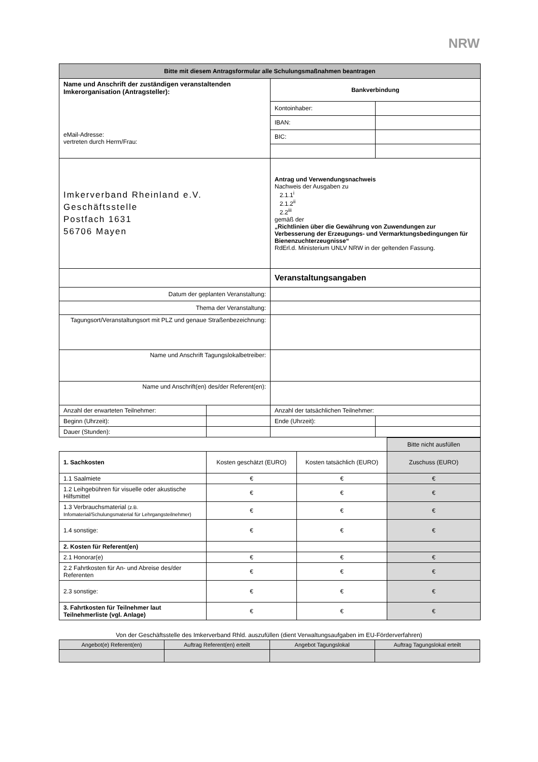NRW
| Bitte mit diesem Antragsformular alle Schulungsmaßnahmen beantragen | | | |
| --- | --- | --- | --- |
| Name und Anschrift der zuständigen veranstaltenden Imkerorganisation (Antragsteller): eMail-Adresse: vertreten durch Herrn/Frau: | | Bankverbindung | |
| | | Kontoinhaber: | |
| | | IBAN: | |
| | | BIC: | |
| Imkerverband Rheinland e.V. Geschäftsstelle Postfach 1631 56706 Mayen | | Antrag und Verwendungsnachweis Nachweis der Ausgaben zu 2.1.1<sup>i</sup> 2.1.2<sup>ii</sup> 2.2<sup>iii</sup> gemäß der „Richtlinien über die Gewährung von Zuwendungen zur Verbesserung der Erzeugungs- und Vermarktungsbedingungen für Bienenzuchterzeugnisse“ RdErl.d. Ministerium UNLV NRW in der geltenden Fassung. | |
| | | Veranstaltungsangaben | |
| Datum der geplanten Veranstaltung: | | | |
| Thema der Veranstaltung: | | | |
| Tagungsort/Veranstaltungsort mit PLZ und genaue Straßenbezeichnung: | | | |
| Name und Anschrift Tagungslokalbetreiber: | | | |
| Name und Anschrift(en) des/der Referent(en): | | | |
| Anzahl der erwarteten Teilnehmer: | | Anzahl der tatsächlichen Teilnehmer: | |
| Beginn (Uhrzeit): | | Ende (Uhrzeit): | |
| Dauer (Stunden): | | | |
| | | | Bitte nicht ausfüllen |
| 1. Sachkosten | Kosten geschätzt (EURO) | Kosten tatsächlich (EURO) | Zuschuss (EURO) |
| 1.1 Saalmiete | € | € | € |
| 1.2 Leihgebühren für visuelle oder akustische Hilfsmittel | € | € | € |
| 1.3 Verbrauchsmaterial (z.B. Infomaterial/Schulungsmaterial für Lehrgangsteilnehmer) | € | € | € |
| 1.4 sonstige: | € | € | € |
| 2. Kosten für Referent(en) | | | |
| 2.1 Honorar(e) | € | € | € |
| 2.2 Fahrtkosten für An- und Abreise des/der Referenten | € | € | € |
| 2.3 sonstige: | € | € | € |
| 3. Fahrtkosten für Teilnehmer laut Teilnehmerliste (vgl. Anlage) | € | € | € |
Von der Geschäftsstelle des Imkerverband Rhld. auszufüllen (dient Verwaltungsaufgaben im EU-Förderverfahren)
| Angebot(e) Referent(en) | Auftrag Referent(en) erteilt | Angebot Tagungslokal | Auftrag Tagungslokal erteilt |